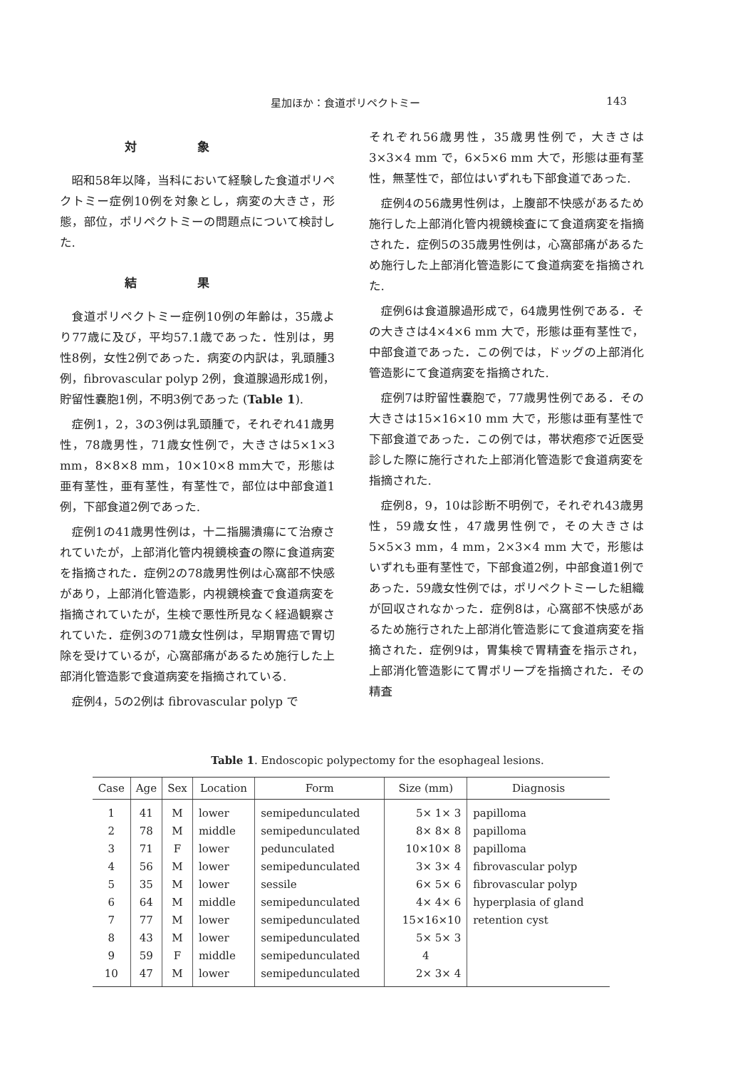星加ほか：食道ポリペクトミー 143
対象
昭和58年以降，当科において経験した食道ポリペクトミー症例10例を対象とし，病変の大きさ，形態，部位，ポリペクトミーの問題点について検討した.
結果
食道ポリペクトミー症例10例の年齢は，35歳より77歳に及び，平均57.1歳であった．性別は，男性8例，女性2例であった．病変の内訳は，乳頭腫3例，fibrovascular polyp 2例，食道腺過形成1例，貯留性嚢胞1例，不明3例であった (Table 1).
症例1，2，3の3例は乳頭腫で，それぞれ41歳男性，78歳男性，71歳女性例で，大きさは5×1×3 mm，8×8×8 mm，10×10×8 mm大で，形態は亜有茎性，亜有茎性，有茎性で，部位は中部食道1例，下部食道2例であった.
症例1の41歳男性例は，十二指腸潰瘍にて治療されていたが，上部消化管内視鏡検査の際に食道病変を指摘された．症例2の78歳男性例は心窩部不快感があり，上部消化管造影，内視鏡検査で食道病変を指摘されていたが，生検で悪性所見なく経過観察されていた．症例3の71歳女性例は，早期胃癌で胃切除を受けているが，心窩部痛があるため施行した上部消化管造影で食道病変を指摘されている.
症例4，5の2例は fibrovascular polyp で
それぞれ56歳男性，35歳男性例で，大きさは3×3×4 mm で，6×5×6 mm 大で，形態は亜有茎性，無茎性で，部位はいずれも下部食道であった.
症例4の56歳男性例は，上腹部不快感があるため施行した上部消化管内視鏡検査にて食道病変を指摘された．症例5の35歳男性例は，心窩部痛があるため施行した上部消化管造影にて食道病変を指摘された.
症例6は食道腺過形成で，64歳男性例である．その大きさは4×4×6 mm 大で，形態は亜有茎性で，中部食道であった．この例では，ドッグの上部消化管造影にて食道病変を指摘された.
症例7は貯留性嚢胞で，77歳男性例である．その大きさは15×16×10 mm 大で，形態は亜有茎性で下部食道であった．この例では，帯状疱疹で近医受診した際に施行された上部消化管造影で食道病変を指摘された.
症例8，9，10は診断不明例で，それぞれ43歳男性，59歳女性，47歳男性例で，その大きさは5×5×3 mm，4 mm，2×3×4 mm 大で，形態はいずれも亜有茎性で，下部食道2例，中部食道1例であった．59歳女性例では，ポリペクトミーした組織が回収されなかった．症例8は，心窩部不快感があるため施行された上部消化管造影にて食道病変を指摘された．症例9は，胃集検で胃精査を指示され，上部消化管造影にて胃ポリープを指摘された．その精査
Table 1. Endoscopic polypectomy for the esophageal lesions.
| Case | Age | Sex | Location | Form | Size (mm) | Diagnosis |
| --- | --- | --- | --- | --- | --- | --- |
| 1 | 41 | M | lower | semipedunculated | 5× 1× 3 | papilloma |
| 2 | 78 | M | middle | semipedunculated | 8× 8× 8 | papilloma |
| 3 | 71 | F | lower | pedunculated | 10×10× 8 | papilloma |
| 4 | 56 | M | lower | semipedunculated | 3× 3× 4 | fibrovascular polyp |
| 5 | 35 | M | lower | sessile | 6× 5× 6 | fibrovascular polyp |
| 6 | 64 | M | middle | semipedunculated | 4× 4× 6 | hyperplasia of gland |
| 7 | 77 | M | lower | semipedunculated | 15×16×10 | retention cyst |
| 8 | 43 | M | lower | semipedunculated | 5× 5× 3 | |
| 9 | 59 | F | middle | semipedunculated | 4 | |
| 10 | 47 | M | lower | semipedunculated | 2× 3× 4 | |